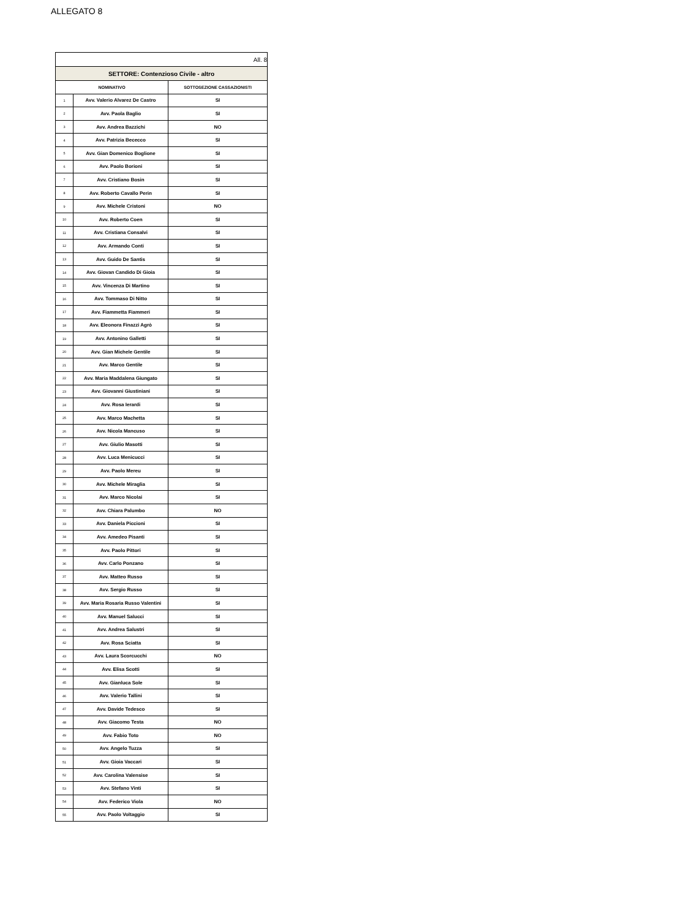ALLEGATO 8
| All. 8 | | |
| SETTORE: Contenzioso Civile - altro | | |
| NOMINATIVO | | SOTTOSEZIONE CASSAZIONISTI |
| 1 | Avv. Valerio Alvarez De Castro | SI |
| 2 | Avv. Paola Baglio | SI |
| 3 | Avv. Andrea Bazzichi | NO |
| 4 | Avv. Patrizia Bececco | SI |
| 5 | Avv. Gian Domenico Boglione | SI |
| 6 | Avv. Paolo Borioni | SI |
| 7 | Avv. Cristiano Bosin | SI |
| 8 | Avv. Roberto Cavallo Perin | SI |
| 9 | Avv. Michele Cristoni | NO |
| 10 | Avv. Roberto Coen | SI |
| 11 | Avv. Cristiana Consalvi | SI |
| 12 | Avv. Armando Conti | SI |
| 13 | Avv. Guido De Santis | SI |
| 14 | Avv. Giovan Candido Di Gioia | SI |
| 15 | Avv. Vincenza Di Martino | SI |
| 16 | Avv. Tommaso Di Nitto | SI |
| 17 | Avv. Fiammetta Fiammeri | SI |
| 18 | Avv. Eleonora Finazzi Agrò | SI |
| 19 | Avv. Antonino Galletti | SI |
| 20 | Avv. Gian Michele Gentile | SI |
| 21 | Avv. Marco Gentile | SI |
| 22 | Avv. Maria Maddalena Giungato | SI |
| 23 | Avv. Giovanni Giustiniani | SI |
| 24 | Avv. Rosa Ierardi | SI |
| 25 | Avv. Marco Machetta | SI |
| 26 | Avv. Nicola Mancuso | SI |
| 27 | Avv. Giulio Masotti | SI |
| 28 | Avv. Luca Menicucci | SI |
| 29 | Avv. Paolo Mereu | SI |
| 30 | Avv. Michele Miraglia | SI |
| 31 | Avv. Marco Nicolai | SI |
| 32 | Avv. Chiara Palumbo | NO |
| 33 | Avv. Daniela Piccioni | SI |
| 34 | Avv. Amedeo Pisanti | SI |
| 35 | Avv. Paolo Pittori | SI |
| 36 | Avv. Carlo Ponzano | SI |
| 37 | Avv. Matteo Russo | SI |
| 38 | Avv. Sergio Russo | SI |
| 39 | Avv. Maria Rosaria Russo Valentini | SI |
| 40 | Avv. Manuel Salucci | SI |
| 41 | Avv. Andrea Salustri | SI |
| 42 | Avv. Rosa Sciatta | SI |
| 43 | Avv. Laura Scorcucchi | NO |
| 44 | Avv. Elisa Scotti | SI |
| 45 | Avv. Gianluca Sole | SI |
| 46 | Avv. Valerio Tallini | SI |
| 47 | Avv. Davide Tedesco | SI |
| 48 | Avv. Giacomo Testa | NO |
| 49 | Avv. Fabio Toto | NO |
| 50 | Avv. Angelo Tuzza | SI |
| 51 | Avv. Gioia Vaccari | SI |
| 52 | Avv. Carolina Valensise | SI |
| 53 | Avv. Stefano Vinti | SI |
| 54 | Avv. Federico Viola | NO |
| 55 | Avv. Paolo Voltaggio | SI |